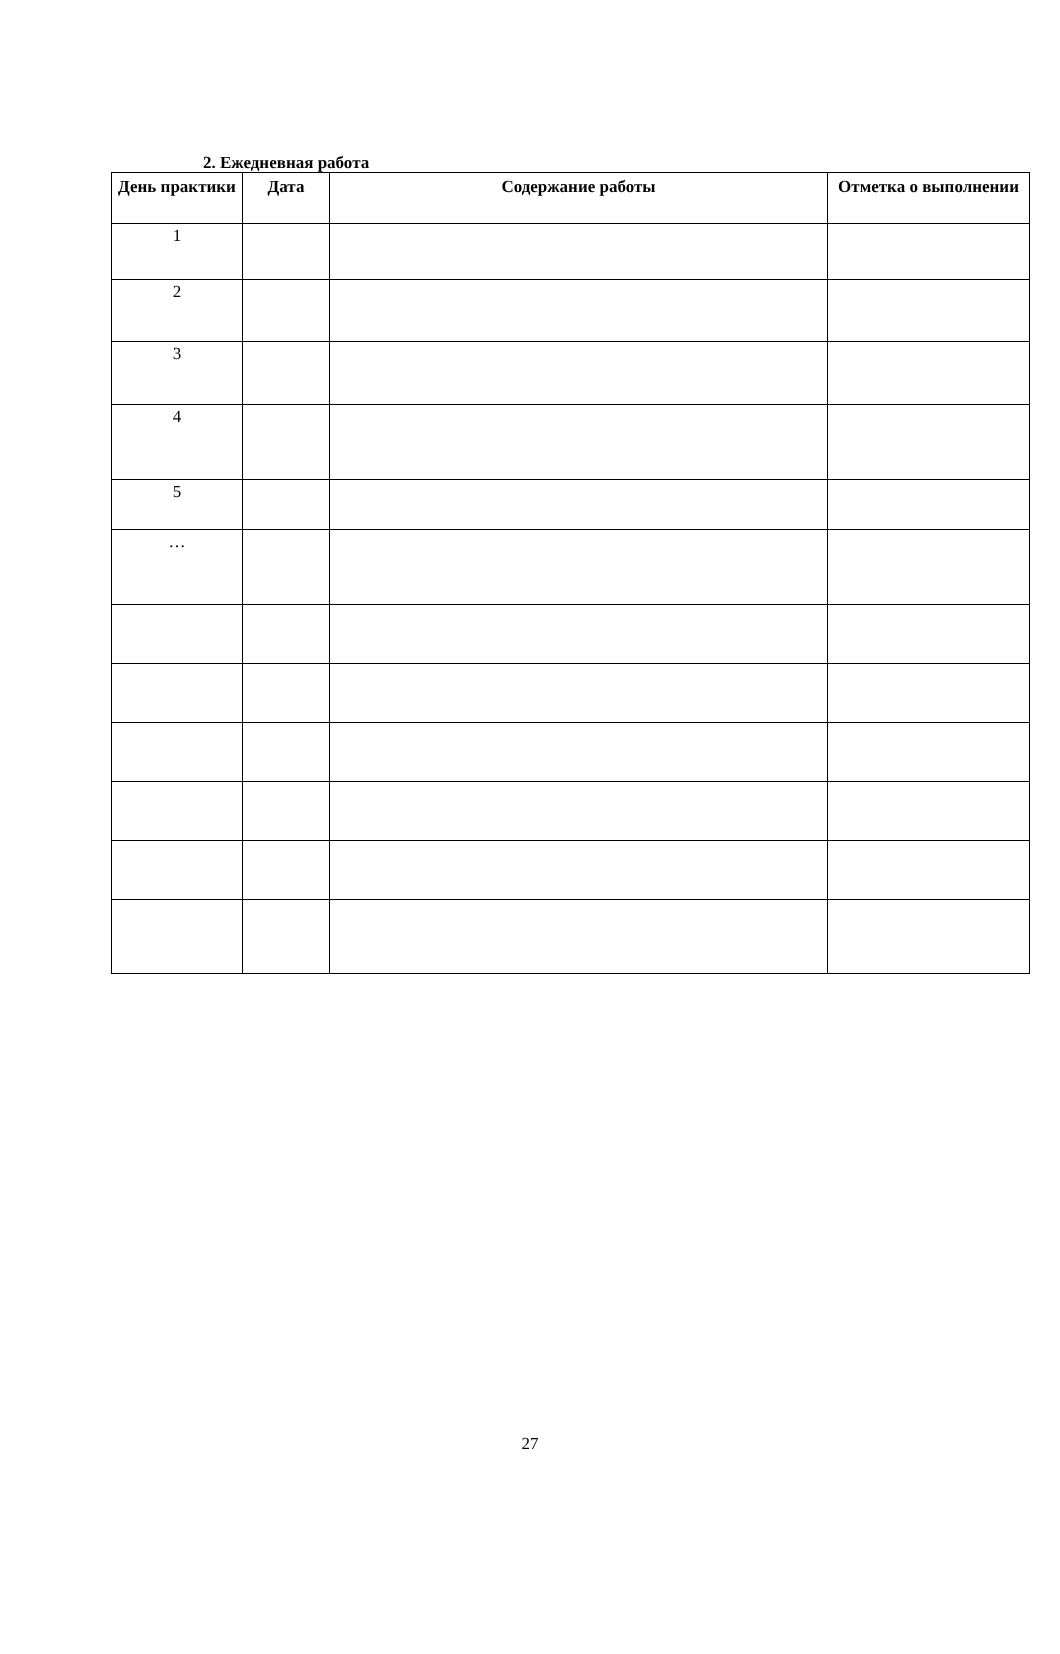2. Ежедневная работа
| День практики | Дата | Содержание работы | Отметка о выполнении |
| --- | --- | --- | --- |
| 1 | | | |
| 2 | | | |
| 3 | | | |
| 4 | | | |
| 5 | | | |
| … | | | |
27